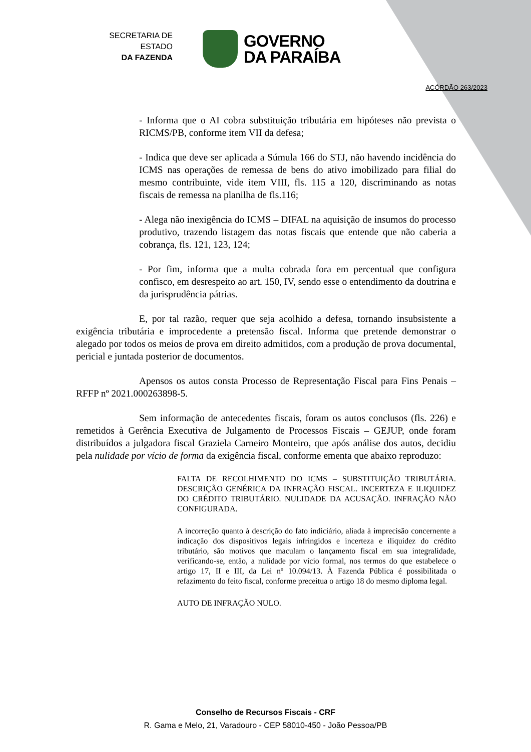SECRETARIA DE ESTADO
DA FAZENDA
GOVERNO
DA PARAÍBA
ACÓRDÃO 263/2023
- Informa que o AI cobra substituição tributária em hipóteses não prevista o RICMS/PB, conforme item VII da defesa;
- Indica que deve ser aplicada a Súmula 166 do STJ, não havendo incidência do ICMS nas operações de remessa de bens do ativo imobilizado para filial do mesmo contribuinte, vide item VIII, fls. 115 a 120, discriminando as notas fiscais de remessa na planilha de fls.116;
- Alega não inexigência do ICMS – DIFAL na aquisição de insumos do processo produtivo, trazendo listagem das notas fiscais que entende que não caberia a cobrança, fls. 121, 123, 124;
- Por fim, informa que a multa cobrada fora em percentual que configura confisco, em desrespeito ao art. 150, IV, sendo esse o entendimento da doutrina e da jurisprudência pátrias.
E, por tal razão, requer que seja acolhido a defesa, tornando insubsistente a exigência tributária e improcedente a pretensão fiscal. Informa que pretende demonstrar o alegado por todos os meios de prova em direito admitidos, com a produção de prova documental, pericial e juntada posterior de documentos.
Apensos os autos consta Processo de Representação Fiscal para Fins Penais – RFFP nº 2021.000263898-5.
Sem informação de antecedentes fiscais, foram os autos conclusos (fls. 226) e remetidos à Gerência Executiva de Julgamento de Processos Fiscais – GEJUP, onde foram distribuídos a julgadora fiscal Graziela Carneiro Monteiro, que após análise dos autos, decidiu pela nulidade por vício de forma da exigência fiscal, conforme ementa que abaixo reproduzo:
FALTA DE RECOLHIMENTO DO ICMS – SUBSTITUIÇÃO TRIBUTÁRIA. DESCRIÇÃO GENÉRICA DA INFRAÇÃO FISCAL. INCERTEZA E ILIQUIDEZ DO CRÉDITO TRIBUTÁRIO. NULIDADE DA ACUSAÇÃO. INFRAÇÃO NÃO CONFIGURADA.
A incorreção quanto à descrição do fato indiciário, aliada à imprecisão concernente a indicação dos dispositivos legais infringidos e incerteza e iliquidez do crédito tributário, são motivos que maculam o lançamento fiscal em sua integralidade, verificando-se, então, a nulidade por vício formal, nos termos do que estabelece o artigo 17, II e III, da Lei nº 10.094/13. À Fazenda Pública é possibilitada o refazimento do feito fiscal, conforme preceitua o artigo 18 do mesmo diploma legal.
AUTO DE INFRAÇÃO NULO.
Conselho de Recursos Fiscais - CRF
R. Gama e Melo, 21, Varadouro - CEP 58010-450 - João Pessoa/PB